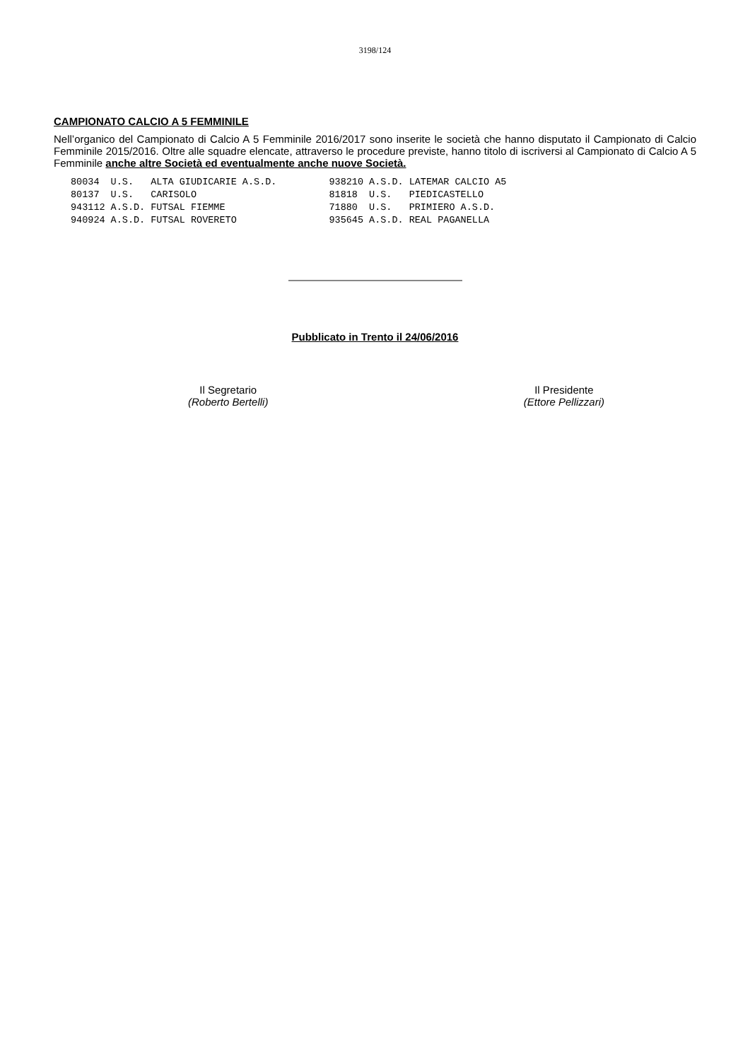3198/124
CAMPIONATO CALCIO A 5 FEMMINILE
Nell’organico del Campionato di Calcio A 5 Femminile 2016/2017 sono inserite le società che hanno disputato il Campionato di Calcio Femminile 2015/2016. Oltre alle squadre elencate, attraverso le procedure previste, hanno titolo di iscriversi al Campionato di Calcio A 5 Femminile anche altre Società ed eventualmente anche nuove Società.
| 80034 | U.S. | ALTA GIUDICARIE A.S.D. | 938210 | A.S.D. | LATEMAR CALCIO A5 |
| 80137 | U.S. | CARISOLO | 81818 | U.S. | PIEDICASTELLO |
| 943112 | A.S.D. | FUTSAL FIEMME | 71880 | U.S. | PRIMIERO A.S.D. |
| 940924 | A.S.D. | FUTSAL ROVERETO | 935645 | A.S.D. | REAL PAGANELLA |
Pubblicato in Trento il 24/06/2016
Il Segretario
(Roberto Bertelli)
Il Presidente
(Ettore Pellizzari)